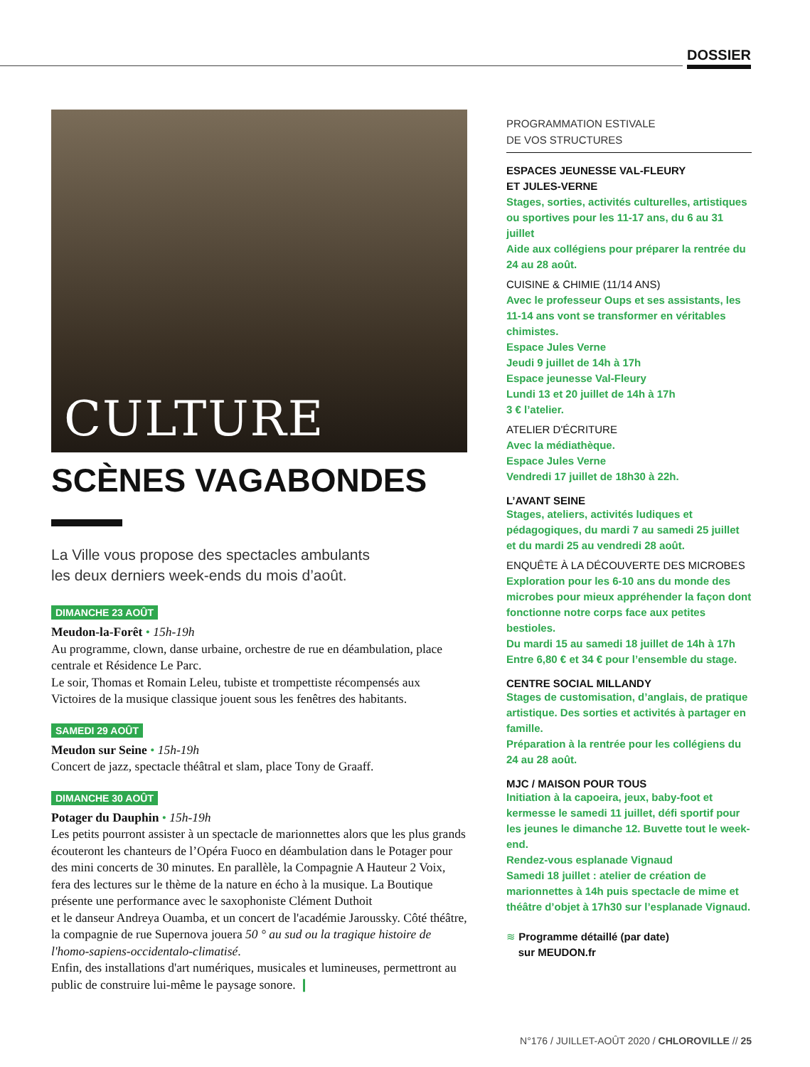DOSSIER
CULTURE
SCÈNES VAGABONDES
La Ville vous propose des spectacles ambulants
les deux derniers week-ends du mois d’août.
DIMANCHE 23 AOÛT
Meudon-la-Forêt • 15h-19h
Au programme, clown, danse urbaine, orchestre de rue en déambulation, place centrale et Résidence Le Parc.
Le soir, Thomas et Romain Leleu, tubiste et trompettiste récompensés aux Victoires de la musique classique jouent sous les fenêtres des habitants.
SAMEDI 29 AOÛT
Meudon sur Seine • 15h-19h
Concert de jazz, spectacle théâtral et slam, place Tony de Graaff.
DIMANCHE 30 AOÛT
Potager du Dauphin • 15h-19h
Les petits pourront assister à un spectacle de marionnettes alors que les plus grands écouteront les chanteurs de l’Opéra Fuoco en déambulation dans le Potager pour des mini concerts de 30 minutes. En parallèle, la Compagnie A Hauteur 2 Voix, fera des lectures sur le thème de la nature en écho à la musique. La Boutique présente une performance avec le saxophoniste Clément Duthoit
et le danseur Andreya Ouamba, et un concert de l'académie Jaroussky. Côté théâtre, la compagnie de rue Supernova jouera 50 ° au sud ou la tragique histoire de l'homo-sapiens-occidentalo-climatisé.
Enfin, des installations d'art numériques, musicales et lumineuses, permettront au public de construire lui-même le paysage sonore. ❙
PROGRAMMATION ESTIVALE
DE VOS STRUCTURES
ESPACES JEUNESSE VAL-FLEURY
ET JULES-VERNE
Stages, sorties, activités culturelles, artistiques ou sportives pour les 11-17 ans, du 6 au 31 juillet
Aide aux collégiens pour préparer la rentrée du 24 au 28 août.
CUISINE & CHIMIE (11/14 ANS)
Avec le professeur Oups et ses assistants, les 11-14 ans vont se transformer en véritables chimistes.
Espace Jules Verne
Jeudi 9 juillet de 14h à 17h
Espace jeunesse Val-Fleury
Lundi 13 et 20 juillet de 14h à 17h
3 € l’atelier.
ATELIER D'ÉCRITURE
Avec la médiathèque.
Espace Jules Verne
Vendredi 17 juillet de 18h30 à 22h.
L’AVANT SEINE
Stages, ateliers, activités ludiques et pédagogiques, du mardi 7 au samedi 25 juillet et du mardi 25 au vendredi 28 août.
ENQUÊTE À LA DÉCOUVERTE DES MICROBES
Exploration pour les 6-10 ans du monde des microbes pour mieux appréhender la façon dont fonctionne notre corps face aux petites bestioles.
Du mardi 15 au samedi 18 juillet de 14h à 17h
Entre 6,80 € et 34 € pour l’ensemble du stage.
CENTRE SOCIAL MILLANDY
Stages de customisation, d’anglais, de pratique artistique. Des sorties et activités à partager en famille.
Préparation à la rentrée pour les collégiens du 24 au 28 août.
MJC / MAISON POUR TOUS
Initiation à la capoeira, jeux, baby-foot et kermesse le samedi 11 juillet, défi sportif pour les jeunes le dimanche 12. Buvette tout le week-end.
Rendez-vous esplanade Vignaud
Samedi 18 juillet : atelier de création de marionnettes à 14h puis spectacle de mime et théâtre d’objet à 17h30 sur l’esplanade Vignaud.
≋ Programme détaillé (par date)
sur MEUDON.fr
N°176 / JUILLET-AOÛT 2020 / CHLOROVILLE // 25